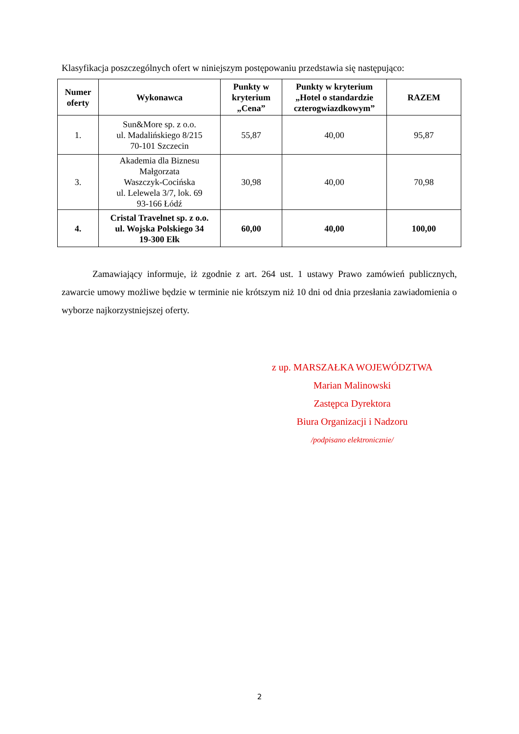Klasyfikacja poszczególnych ofert w niniejszym postępowaniu przedstawia się następująco:
| Numer oferty | Wykonawca | Punkty w kryterium „Cena” | Punkty w kryterium „Hotel o standardzie czterogwiazdkowym” | RAZEM |
| --- | --- | --- | --- | --- |
| 1. | Sun&More sp. z o.o. ul. Madalińskiego 8/215 70-101 Szczecin | 55,87 | 40,00 | 95,87 |
| 3. | Akademia dla Biznesu Małgorzata Waszczyk-Cocińska ul. Lelewela 3/7, lok. 69 93-166 Łódź | 30,98 | 40,00 | 70,98 |
| 4. | Cristal Travelnet sp. z o.o. ul. Wojska Polskiego 34 19-300 Ełk | 60,00 | 40,00 | 100,00 |
Zamawiający informuje, iż zgodnie z art. 264 ust. 1 ustawy Prawo zamówień publicznych, zawarcie umowy możliwe będzie w terminie nie krótszym niż 10 dni od dnia przesłania zawiadomienia o wyborze najkorzystniejszej oferty.
z up. MARSZAŁKA WOJEWÓDZTWA
Marian Malinowski
Zastępca Dyrektora
Biura Organizacji i Nadzoru
/podpisano elektronicznie/
2